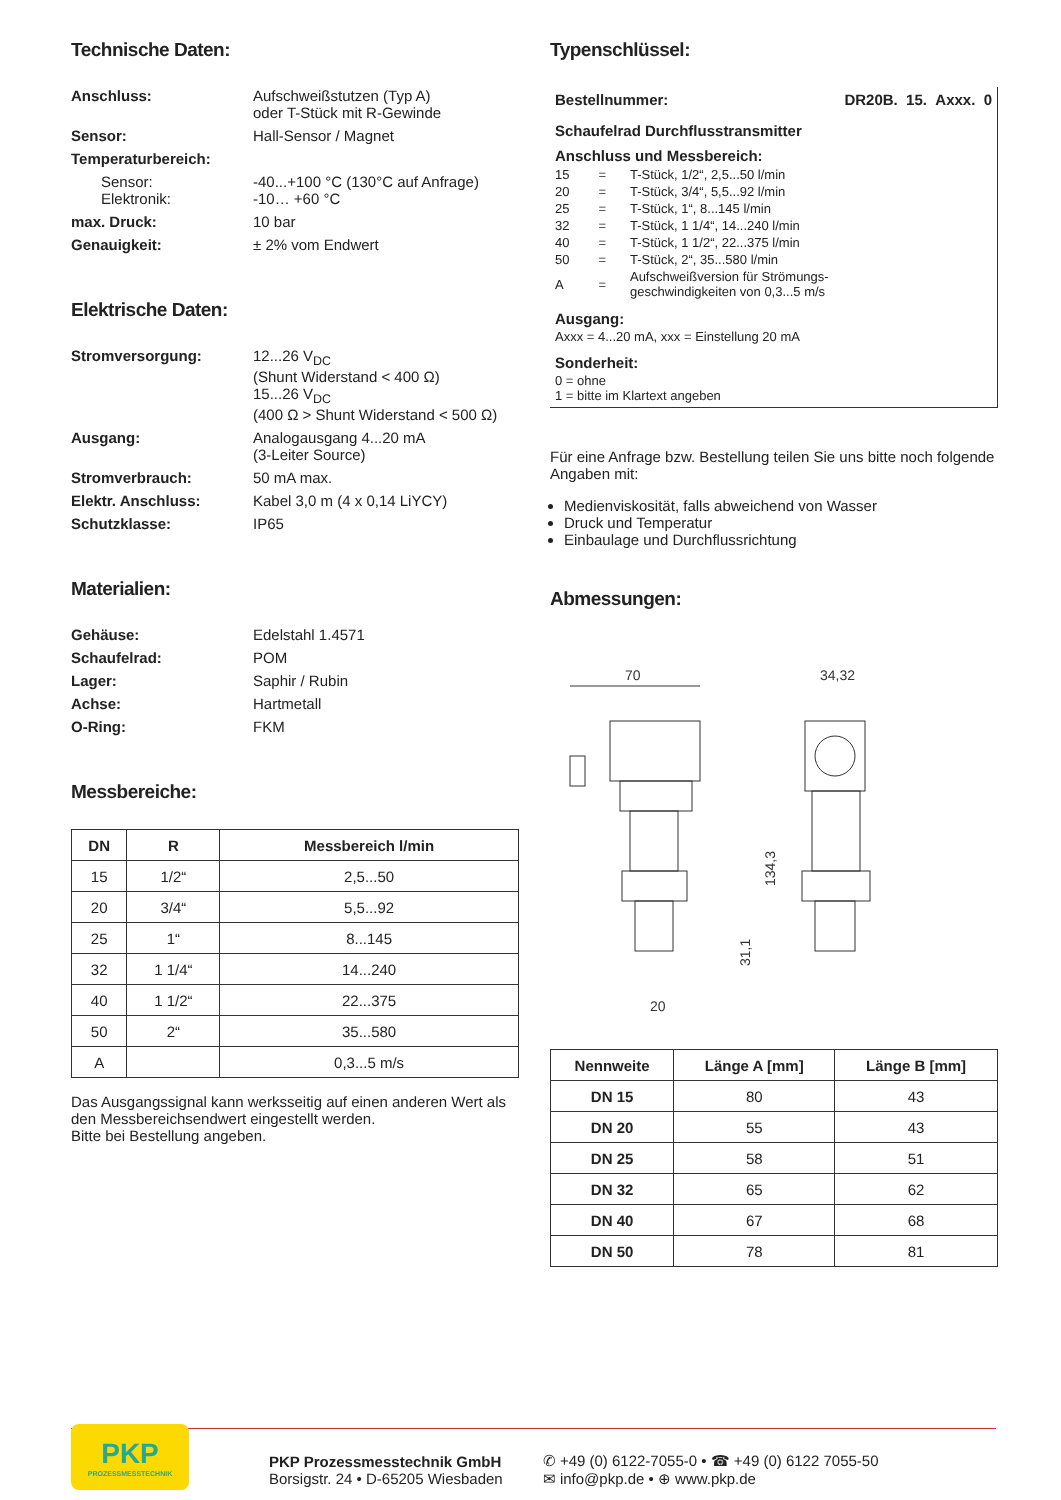Technische Daten:
Anschluss: Aufschweißstutzen (Typ A)
oder T-Stück mit R-Gewinde
Sensor: Hall-Sensor / Magnet
Temperaturbereich:
Sensor:
Elektronik: -40...+100 °C (130°C auf Anfrage)
-10… +60 °C
max. Druck: 10 bar
Genauigkeit: ± 2% vom Endwert
Elektrische Daten:
Stromversorgung: 12...26 V<sub>DC</sub>
(Shunt Widerstand < 400 Ω)
15...26 V<sub>DC</sub>
(400 Ω > Shunt Widerstand < 500 Ω)
Ausgang: Analogausgang 4...20 mA
(3-Leiter Source)
Stromverbrauch: 50 mA max.
Elektr. Anschluss: Kabel 3,0 m (4 x 0,14 LiYCY)
Schutzklasse: IP65
Materialien:
Gehäuse: Edelstahl 1.4571
Schaufelrad: POM
Lager: Saphir / Rubin
Achse: Hartmetall
O-Ring: FKM
Messbereiche:
| DN | R | Messbereich l/min |
| --- | --- | --- |
| 15 | 1/2“ | 2,5...50 |
| 20 | 3/4“ | 5,5...92 |
| 25 | 1“ | 8...145 |
| 32 | 1 1/4“ | 14...240 |
| 40 | 1 1/2“ | 22...375 |
| 50 | 2“ | 35...580 |
| A | | 0,3...5 m/s |
Das Ausgangssignal kann werksseitig auf einen anderen Wert als den Messbereichsendwert eingestellt werden.
Bitte bei Bestellung angeben.
Typenschlüssel:
Bestellnummer: DR20B. 15. Axxx. 0
Schaufelrad Durchflusstransmitter
Anschluss und Messbereich:
| 15 | = | T-Stück, 1/2“, 2,5...50 l/min |
| 20 | = | T-Stück, 3/4“, 5,5...92 l/min |
| 25 | = | T-Stück, 1“, 8...145 l/min |
| 32 | = | T-Stück, 1 1/4“, 14...240 l/min |
| 40 | = | T-Stück, 1 1/2“, 22...375 l/min |
| 50 | = | T-Stück, 2“, 35...580 l/min |
| A | = | Aufschweißversion für Strömungs- geschwindigkeiten von 0,3...5 m/s |
Ausgang:
Axxx = 4...20 mA, xxx = Einstellung 20 mA
Sonderheit:
0 = ohne
1 = bitte im Klartext angeben
Für eine Anfrage bzw. Bestellung teilen Sie uns bitte noch folgende Angaben mit:
Medienviskosität, falls abweichend von Wasser
Druck und Temperatur
Einbaulage und Durchflussrichtung
Abmessungen:
70
34,32
134,3
31,1
20
| Nennweite | Länge A [mm] | Länge B [mm] |
| --- | --- | --- |
| DN 15 | 80 | 43 |
| DN 20 | 55 | 43 |
| DN 25 | 58 | 51 |
| DN 32 | 65 | 62 |
| DN 40 | 67 | 68 |
| DN 50 | 78 | 81 |
PKP
PROZESSMESSTECHNIK
PKP Prozessmesstechnik GmbH
Borsigstr. 24 • D-65205 Wiesbaden
✆ +49 (0) 6122-7055-0 • ☎ +49 (0) 6122 7055-50
✉ info@pkp.de • ⊕ www.pkp.de